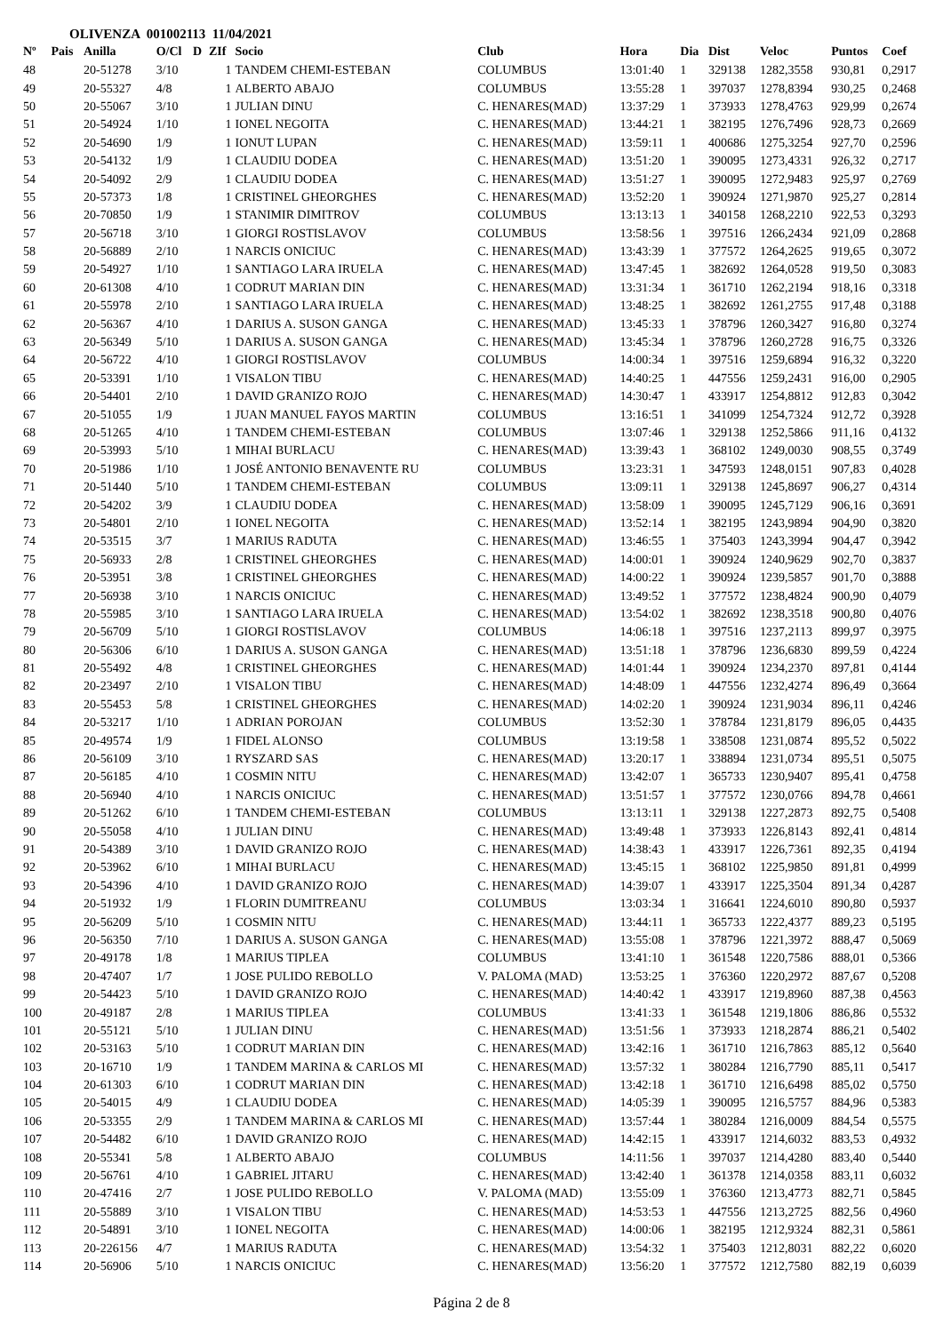OLIVENZA 001002113 11/04/2021
| Nº | Pais | Anilla | O/Cl | D | ZIf | Socio | Club | Hora | Dia | Dist | Veloc | Puntos | Coef |
| --- | --- | --- | --- | --- | --- | --- | --- | --- | --- | --- | --- | --- | --- |
| 48 | | 20-51278 | 3/10 | | 1 | TANDEM CHEMI-ESTEBAN | COLUMBUS | 13:01:40 | 1 | 329138 | 1282,3558 | 930,81 | 0,2917 |
| 49 | | 20-55327 | 4/8 | | 1 | ALBERTO ABAJO | COLUMBUS | 13:55:28 | 1 | 397037 | 1278,8394 | 930,25 | 0,2468 |
| 50 | | 20-55067 | 3/10 | | 1 | JULIAN DINU | C. HENARES(MAD) | 13:37:29 | 1 | 373933 | 1278,4763 | 929,99 | 0,2674 |
| 51 | | 20-54924 | 1/10 | | 1 | IONEL NEGOITA | C. HENARES(MAD) | 13:44:21 | 1 | 382195 | 1276,7496 | 928,73 | 0,2669 |
| 52 | | 20-54690 | 1/9 | | 1 | IONUT LUPAN | C. HENARES(MAD) | 13:59:11 | 1 | 400686 | 1275,3254 | 927,70 | 0,2596 |
| 53 | | 20-54132 | 1/9 | | 1 | CLAUDIU DODEA | C. HENARES(MAD) | 13:51:20 | 1 | 390095 | 1273,4331 | 926,32 | 0,2717 |
| 54 | | 20-54092 | 2/9 | | 1 | CLAUDIU DODEA | C. HENARES(MAD) | 13:51:27 | 1 | 390095 | 1272,9483 | 925,97 | 0,2769 |
| 55 | | 20-57373 | 1/8 | | 1 | CRISTINEL GHEORGHES | C. HENARES(MAD) | 13:52:20 | 1 | 390924 | 1271,9870 | 925,27 | 0,2814 |
| 56 | | 20-70850 | 1/9 | | 1 | STANIMIR DIMITROV | COLUMBUS | 13:13:13 | 1 | 340158 | 1268,2210 | 922,53 | 0,3293 |
| 57 | | 20-56718 | 3/10 | | 1 | GIORGI ROSTISLAVOV | COLUMBUS | 13:58:56 | 1 | 397516 | 1266,2434 | 921,09 | 0,2868 |
| 58 | | 20-56889 | 2/10 | | 1 | NARCIS ONICIUC | C. HENARES(MAD) | 13:43:39 | 1 | 377572 | 1264,2625 | 919,65 | 0,3072 |
| 59 | | 20-54927 | 1/10 | | 1 | SANTIAGO LARA IRUELA | C. HENARES(MAD) | 13:47:45 | 1 | 382692 | 1264,0528 | 919,50 | 0,3083 |
| 60 | | 20-61308 | 4/10 | | 1 | CODRUT MARIAN DIN | C. HENARES(MAD) | 13:31:34 | 1 | 361710 | 1262,2194 | 918,16 | 0,3318 |
| 61 | | 20-55978 | 2/10 | | 1 | SANTIAGO LARA IRUELA | C. HENARES(MAD) | 13:48:25 | 1 | 382692 | 1261,2755 | 917,48 | 0,3188 |
| 62 | | 20-56367 | 4/10 | | 1 | DARIUS A. SUSON GANGA | C. HENARES(MAD) | 13:45:33 | 1 | 378796 | 1260,3427 | 916,80 | 0,3274 |
| 63 | | 20-56349 | 5/10 | | 1 | DARIUS A. SUSON GANGA | C. HENARES(MAD) | 13:45:34 | 1 | 378796 | 1260,2728 | 916,75 | 0,3326 |
| 64 | | 20-56722 | 4/10 | | 1 | GIORGI ROSTISLAVOV | COLUMBUS | 14:00:34 | 1 | 397516 | 1259,6894 | 916,32 | 0,3220 |
| 65 | | 20-53391 | 1/10 | | 1 | VISALON TIBU | C. HENARES(MAD) | 14:40:25 | 1 | 447556 | 1259,2431 | 916,00 | 0,2905 |
| 66 | | 20-54401 | 2/10 | | 1 | DAVID GRANIZO ROJO | C. HENARES(MAD) | 14:30:47 | 1 | 433917 | 1254,8812 | 912,83 | 0,3042 |
| 67 | | 20-51055 | 1/9 | | 1 | JUAN MANUEL FAYOS MARTIN | COLUMBUS | 13:16:51 | 1 | 341099 | 1254,7324 | 912,72 | 0,3928 |
| 68 | | 20-51265 | 4/10 | | 1 | TANDEM CHEMI-ESTEBAN | COLUMBUS | 13:07:46 | 1 | 329138 | 1252,5866 | 911,16 | 0,4132 |
| 69 | | 20-53993 | 5/10 | | 1 | MIHAI BURLACU | C. HENARES(MAD) | 13:39:43 | 1 | 368102 | 1249,0030 | 908,55 | 0,3749 |
| 70 | | 20-51986 | 1/10 | | 1 | JOSÉ ANTONIO BENAVENTE RU | COLUMBUS | 13:23:31 | 1 | 347593 | 1248,0151 | 907,83 | 0,4028 |
| 71 | | 20-51440 | 5/10 | | 1 | TANDEM CHEMI-ESTEBAN | COLUMBUS | 13:09:11 | 1 | 329138 | 1245,8697 | 906,27 | 0,4314 |
| 72 | | 20-54202 | 3/9 | | 1 | CLAUDIU DODEA | C. HENARES(MAD) | 13:58:09 | 1 | 390095 | 1245,7129 | 906,16 | 0,3691 |
| 73 | | 20-54801 | 2/10 | | 1 | IONEL NEGOITA | C. HENARES(MAD) | 13:52:14 | 1 | 382195 | 1243,9894 | 904,90 | 0,3820 |
| 74 | | 20-53515 | 3/7 | | 1 | MARIUS RADUTA | C. HENARES(MAD) | 13:46:55 | 1 | 375403 | 1243,3994 | 904,47 | 0,3942 |
| 75 | | 20-56933 | 2/8 | | 1 | CRISTINEL GHEORGHES | C. HENARES(MAD) | 14:00:01 | 1 | 390924 | 1240,9629 | 902,70 | 0,3837 |
| 76 | | 20-53951 | 3/8 | | 1 | CRISTINEL GHEORGHES | C. HENARES(MAD) | 14:00:22 | 1 | 390924 | 1239,5857 | 901,70 | 0,3888 |
| 77 | | 20-56938 | 3/10 | | 1 | NARCIS ONICIUC | C. HENARES(MAD) | 13:49:52 | 1 | 377572 | 1238,4824 | 900,90 | 0,4079 |
| 78 | | 20-55985 | 3/10 | | 1 | SANTIAGO LARA IRUELA | C. HENARES(MAD) | 13:54:02 | 1 | 382692 | 1238,3518 | 900,80 | 0,4076 |
| 79 | | 20-56709 | 5/10 | | 1 | GIORGI ROSTISLAVOV | COLUMBUS | 14:06:18 | 1 | 397516 | 1237,2113 | 899,97 | 0,3975 |
| 80 | | 20-56306 | 6/10 | | 1 | DARIUS A. SUSON GANGA | C. HENARES(MAD) | 13:51:18 | 1 | 378796 | 1236,6830 | 899,59 | 0,4224 |
| 81 | | 20-55492 | 4/8 | | 1 | CRISTINEL GHEORGHES | C. HENARES(MAD) | 14:01:44 | 1 | 390924 | 1234,2370 | 897,81 | 0,4144 |
| 82 | | 20-23497 | 2/10 | | 1 | VISALON TIBU | C. HENARES(MAD) | 14:48:09 | 1 | 447556 | 1232,4274 | 896,49 | 0,3664 |
| 83 | | 20-55453 | 5/8 | | 1 | CRISTINEL GHEORGHES | C. HENARES(MAD) | 14:02:20 | 1 | 390924 | 1231,9034 | 896,11 | 0,4246 |
| 84 | | 20-53217 | 1/10 | | 1 | ADRIAN POROJAN | COLUMBUS | 13:52:30 | 1 | 378784 | 1231,8179 | 896,05 | 0,4435 |
| 85 | | 20-49574 | 1/9 | | 1 | FIDEL ALONSO | COLUMBUS | 13:19:58 | 1 | 338508 | 1231,0874 | 895,52 | 0,5022 |
| 86 | | 20-56109 | 3/10 | | 1 | RYSZARD SAS | C. HENARES(MAD) | 13:20:17 | 1 | 338894 | 1231,0734 | 895,51 | 0,5075 |
| 87 | | 20-56185 | 4/10 | | 1 | COSMIN NITU | C. HENARES(MAD) | 13:42:07 | 1 | 365733 | 1230,9407 | 895,41 | 0,4758 |
| 88 | | 20-56940 | 4/10 | | 1 | NARCIS ONICIUC | C. HENARES(MAD) | 13:51:57 | 1 | 377572 | 1230,0766 | 894,78 | 0,4661 |
| 89 | | 20-51262 | 6/10 | | 1 | TANDEM CHEMI-ESTEBAN | COLUMBUS | 13:13:11 | 1 | 329138 | 1227,2873 | 892,75 | 0,5408 |
| 90 | | 20-55058 | 4/10 | | 1 | JULIAN DINU | C. HENARES(MAD) | 13:49:48 | 1 | 373933 | 1226,8143 | 892,41 | 0,4814 |
| 91 | | 20-54389 | 3/10 | | 1 | DAVID GRANIZO ROJO | C. HENARES(MAD) | 14:38:43 | 1 | 433917 | 1226,7361 | 892,35 | 0,4194 |
| 92 | | 20-53962 | 6/10 | | 1 | MIHAI BURLACU | C. HENARES(MAD) | 13:45:15 | 1 | 368102 | 1225,9850 | 891,81 | 0,4999 |
| 93 | | 20-54396 | 4/10 | | 1 | DAVID GRANIZO ROJO | C. HENARES(MAD) | 14:39:07 | 1 | 433917 | 1225,3504 | 891,34 | 0,4287 |
| 94 | | 20-51932 | 1/9 | | 1 | FLORIN DUMITREANU | COLUMBUS | 13:03:34 | 1 | 316641 | 1224,6010 | 890,80 | 0,5937 |
| 95 | | 20-56209 | 5/10 | | 1 | COSMIN NITU | C. HENARES(MAD) | 13:44:11 | 1 | 365733 | 1222,4377 | 889,23 | 0,5195 |
| 96 | | 20-56350 | 7/10 | | 1 | DARIUS A. SUSON GANGA | C. HENARES(MAD) | 13:55:08 | 1 | 378796 | 1221,3972 | 888,47 | 0,5069 |
| 97 | | 20-49178 | 1/8 | | 1 | MARIUS TIPLEA | COLUMBUS | 13:41:10 | 1 | 361548 | 1220,7586 | 888,01 | 0,5366 |
| 98 | | 20-47407 | 1/7 | | 1 | JOSE PULIDO REBOLLO | V. PALOMA (MAD) | 13:53:25 | 1 | 376360 | 1220,2972 | 887,67 | 0,5208 |
| 99 | | 20-54423 | 5/10 | | 1 | DAVID GRANIZO ROJO | C. HENARES(MAD) | 14:40:42 | 1 | 433917 | 1219,8960 | 887,38 | 0,4563 |
| 100 | | 20-49187 | 2/8 | | 1 | MARIUS TIPLEA | COLUMBUS | 13:41:33 | 1 | 361548 | 1219,1806 | 886,86 | 0,5532 |
| 101 | | 20-55121 | 5/10 | | 1 | JULIAN DINU | C. HENARES(MAD) | 13:51:56 | 1 | 373933 | 1218,2874 | 886,21 | 0,5402 |
| 102 | | 20-53163 | 5/10 | | 1 | CODRUT MARIAN DIN | C. HENARES(MAD) | 13:42:16 | 1 | 361710 | 1216,7863 | 885,12 | 0,5640 |
| 103 | | 20-16710 | 1/9 | | 1 | TANDEM MARINA & CARLOS MI | C. HENARES(MAD) | 13:57:32 | 1 | 380284 | 1216,7790 | 885,11 | 0,5417 |
| 104 | | 20-61303 | 6/10 | | 1 | CODRUT MARIAN DIN | C. HENARES(MAD) | 13:42:18 | 1 | 361710 | 1216,6498 | 885,02 | 0,5750 |
| 105 | | 20-54015 | 4/9 | | 1 | CLAUDIU DODEA | C. HENARES(MAD) | 14:05:39 | 1 | 390095 | 1216,5757 | 884,96 | 0,5383 |
| 106 | | 20-53355 | 2/9 | | 1 | TANDEM MARINA & CARLOS MI | C. HENARES(MAD) | 13:57:44 | 1 | 380284 | 1216,0009 | 884,54 | 0,5575 |
| 107 | | 20-54482 | 6/10 | | 1 | DAVID GRANIZO ROJO | C. HENARES(MAD) | 14:42:15 | 1 | 433917 | 1214,6032 | 883,53 | 0,4932 |
| 108 | | 20-55341 | 5/8 | | 1 | ALBERTO ABAJO | COLUMBUS | 14:11:56 | 1 | 397037 | 1214,4280 | 883,40 | 0,5440 |
| 109 | | 20-56761 | 4/10 | | 1 | GABRIEL JITARU | C. HENARES(MAD) | 13:42:40 | 1 | 361378 | 1214,0358 | 883,11 | 0,6032 |
| 110 | | 20-47416 | 2/7 | | 1 | JOSE PULIDO REBOLLO | V. PALOMA (MAD) | 13:55:09 | 1 | 376360 | 1213,4773 | 882,71 | 0,5845 |
| 111 | | 20-55889 | 3/10 | | 1 | VISALON TIBU | C. HENARES(MAD) | 14:53:53 | 1 | 447556 | 1213,2725 | 882,56 | 0,4960 |
| 112 | | 20-54891 | 3/10 | | 1 | IONEL NEGOITA | C. HENARES(MAD) | 14:00:06 | 1 | 382195 | 1212,9324 | 882,31 | 0,5861 |
| 113 | | 20-226156 | 4/7 | | 1 | MARIUS RADUTA | C. HENARES(MAD) | 13:54:32 | 1 | 375403 | 1212,8031 | 882,22 | 0,6020 |
| 114 | | 20-56906 | 5/10 | | 1 | NARCIS ONICIUC | C. HENARES(MAD) | 13:56:20 | 1 | 377572 | 1212,7580 | 882,19 | 0,6039 |
Página 2 de 8